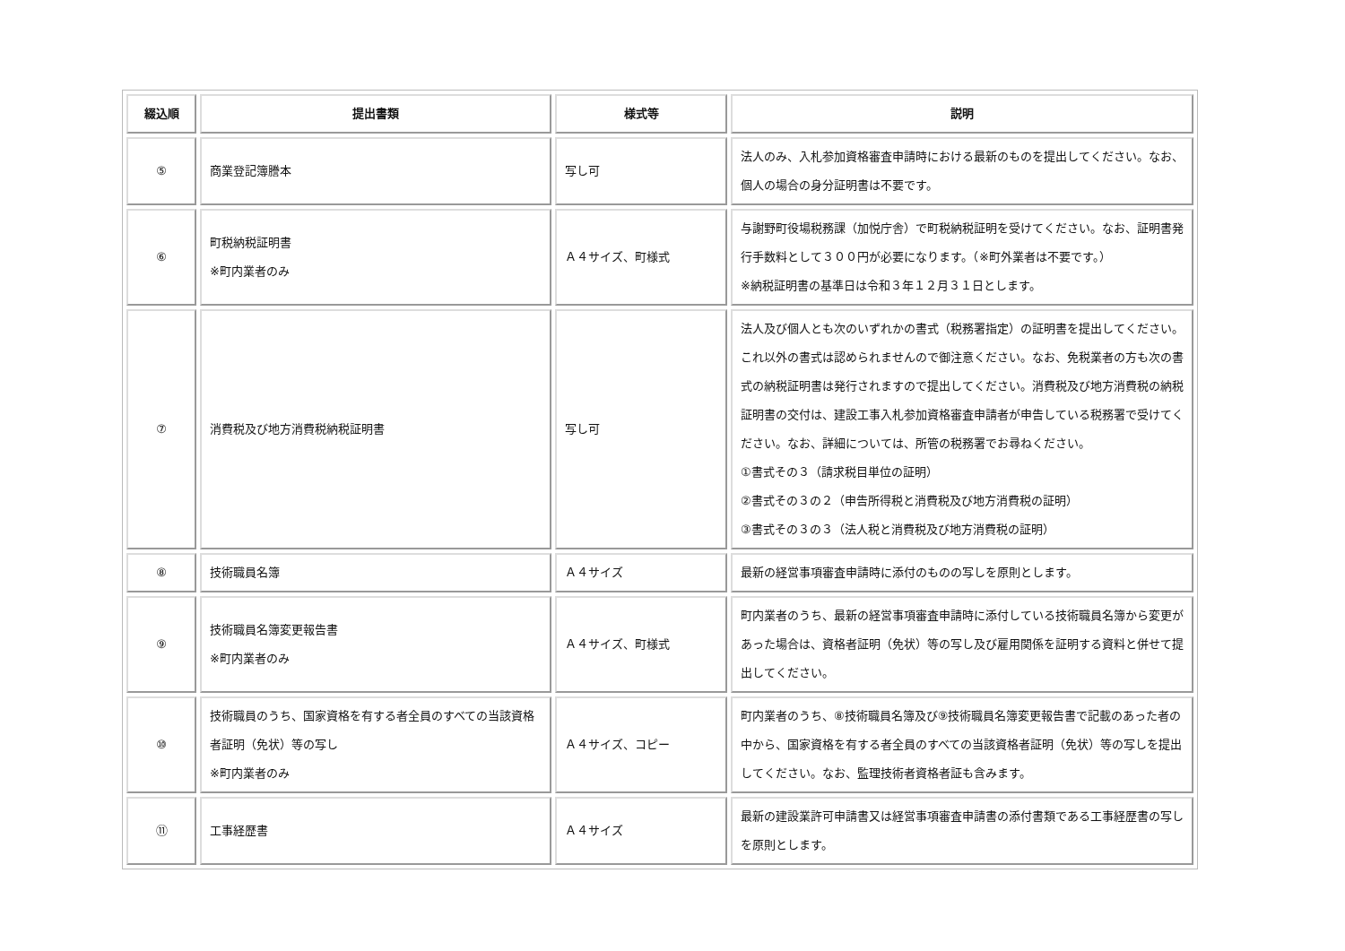| 綴込順 | 提出書類 | 様式等 | 説明 |
| --- | --- | --- | --- |
| ⑤ | 商業登記簿謄本 | 写し可 | 法人のみ、入札参加資格審査申請時における最新のものを提出してください。なお、個人の場合の身分証明書は不要です。 |
| ⑥ | 町税納税証明書 ※町内業者のみ | Ａ４サイズ、町様式 | 与謝野町役場税務課（加悦庁舎）で町税納税証明を受けてください。なお、証明書発行手数料として３００円が必要になります。（※町外業者は不要です。） ※納税証明書の基準日は令和３年１２月３１日とします。 |
| ⑦ | 消費税及び地方消費税納税証明書 | 写し可 | 法人及び個人とも次のいずれかの書式（税務署指定）の証明書を提出してください。これ以外の書式は認められませんので御注意ください。なお、免税業者の方も次の書式の納税証明書は発行されますので提出してください。消費税及び地方消費税の納税証明書の交付は、建設工事入札参加資格審査申請者が申告している税務署で受けてください。なお、詳細については、所管の税務署でお尋ねください。 ①書式その３（請求税目単位の証明） ②書式その３の２（申告所得税と消費税及び地方消費税の証明） ③書式その３の３（法人税と消費税及び地方消費税の証明） |
| ⑧ | 技術職員名簿 | Ａ４サイズ | 最新の経営事項審査申請時に添付のものの写しを原則とします。 |
| ⑨ | 技術職員名簿変更報告書 ※町内業者のみ | Ａ４サイズ、町様式 | 町内業者のうち、最新の経営事項審査申請時に添付している技術職員名簿から変更があった場合は、資格者証明（免状）等の写し及び雇用関係を証明する資料と併せて提出してください。 |
| ⑩ | 技術職員のうち、国家資格を有する者全員のすべての当該資格者証明（免状）等の写し ※町内業者のみ | Ａ４サイズ、コピー | 町内業者のうち、⑧技術職員名簿及び⑨技術職員名簿変更報告書で記載のあった者の中から、国家資格を有する者全員のすべての当該資格者証明（免状）等の写しを提出してください。なお、監理技術者資格者証も含みます。 |
| ⑪ | 工事経歴書 | Ａ４サイズ | 最新の建設業許可申請書又は経営事項審査申請書の添付書類である工事経歴書の写しを原則とします。 |